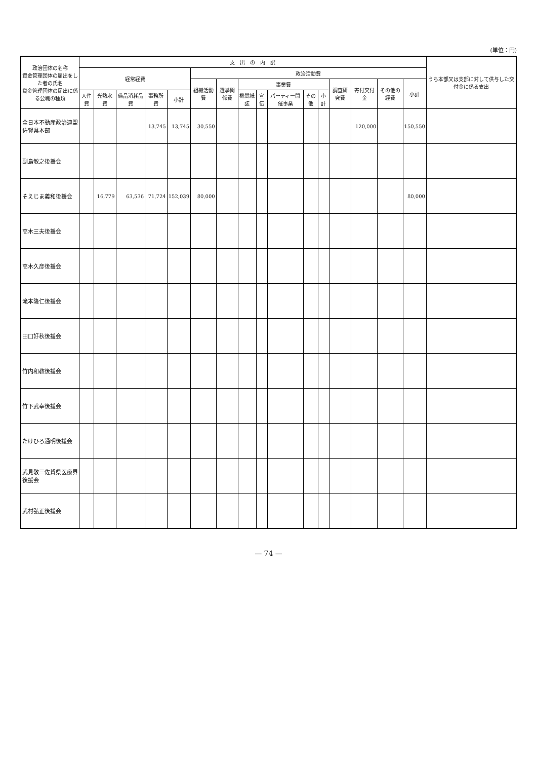(単位：円)
| 政治団体の名称 資金管理団体の届出をした者の氏名 資金管理団体の届出に係る公職の種類 | 支 出 の 内 訳 | | | | | | | | | | | | | | | | うち本部又は支部に対して供与した交付金に係る支出 |
| --- | --- | --- | --- | --- | --- | --- | --- | --- | --- | --- | --- | --- | --- | --- | --- | --- | --- |
| | 経常経費 | | | | | 政治活動費 | | | | | | | | | | | |
| | | | | | | 組織活動費 | 選挙関係費 | 事業費 | | | | | 調査研究費 | 寄付交付金 | その他の経費 | 小計 | |
| | 人件費 | 光熱水費 | 備品消耗品費 | 事務所費 | 小計 | | | 機関紙誌 | 宣伝 | パーティー開催事業 | その他 | 小計 | | | | | |
| 全日本不動産政治連盟佐賀県本部 | | | | 13,745 | 13,745 | 30,550 | | | | | | | | 120,000 | | 150,550 | |
| 副島敏之後援会 | | | | | | | | | | | | | | | | | |
| そえじま義和後援会 | | 16,779 | 63,536 | 71,724 | 152,039 | 80,000 | | | | | | | | | | 80,000 | |
| 高木三夫後援会 | | | | | | | | | | | | | | | | | |
| 高木久彦後援会 | | | | | | | | | | | | | | | | | |
| 滝本隆仁後援会 | | | | | | | | | | | | | | | | | |
| 田口好秋後援会 | | | | | | | | | | | | | | | | | |
| 竹内和教後援会 | | | | | | | | | | | | | | | | | |
| 竹下武幸後援会 | | | | | | | | | | | | | | | | | |
| たけひろ通明後援会 | | | | | | | | | | | | | | | | | |
| 武見敬三佐賀県医療界後援会 | | | | | | | | | | | | | | | | | |
| 武村弘正後援会 | | | | | | | | | | | | | | | | | |
— 74 —